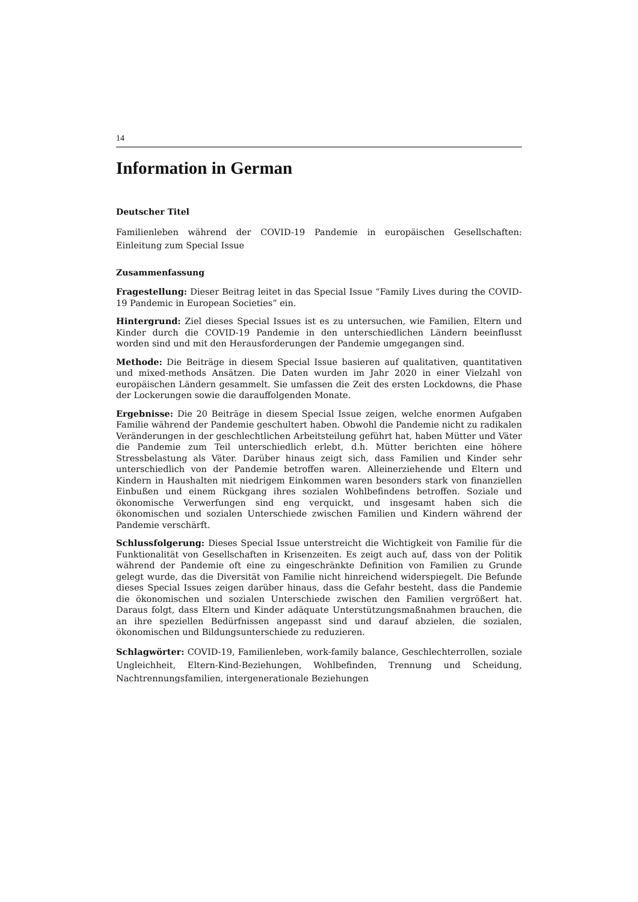14
Information in German
Deutscher Titel
Familienleben während der COVID-19 Pandemie in europäischen Gesellschaften: Einleitung zum Special Issue
Zusammenfassung
Fragestellung: Dieser Beitrag leitet in das Special Issue “Family Lives during the COVID-19 Pandemic in European Societies” ein.
Hintergrund: Ziel dieses Special Issues ist es zu untersuchen, wie Familien, Eltern und Kinder durch die COVID-19 Pandemie in den unterschiedlichen Ländern beeinflusst worden sind und mit den Herausforderungen der Pandemie umgegangen sind.
Methode: Die Beiträge in diesem Special Issue basieren auf qualitativen, quantitativen und mixed-methods Ansätzen. Die Daten wurden im Jahr 2020 in einer Vielzahl von europäischen Ländern gesammelt. Sie umfassen die Zeit des ersten Lockdowns, die Phase der Lockerungen sowie die darauffolgenden Monate.
Ergebnisse: Die 20 Beiträge in diesem Special Issue zeigen, welche enormen Aufgaben Familie während der Pandemie geschultert haben. Obwohl die Pandemie nicht zu radikalen Veränderungen in der geschlechtlichen Arbeitsteilung geführt hat, haben Mütter und Väter die Pandemie zum Teil unterschiedlich erlebt, d.h. Mütter berichten eine höhere Stressbelastung als Väter. Darüber hinaus zeigt sich, dass Familien und Kinder sehr unterschiedlich von der Pandemie betroffen waren. Alleinerziehende und Eltern und Kindern in Haushalten mit niedrigem Einkommen waren besonders stark von finanziellen Einbußen und einem Rückgang ihres sozialen Wohlbefindens betroffen. Soziale und ökonomische Verwerfungen sind eng verquickt, und insgesamt haben sich die ökonomischen und sozialen Unterschiede zwischen Familien und Kindern während der Pandemie verschärft.
Schlussfolgerung: Dieses Special Issue unterstreicht die Wichtigkeit von Familie für die Funktionalität von Gesellschaften in Krisenzeiten. Es zeigt auch auf, dass von der Politik während der Pandemie oft eine zu eingeschränkte Definition von Familien zu Grunde gelegt wurde, das die Diversität von Familie nicht hinreichend widerspiegelt. Die Befunde dieses Special Issues zeigen darüber hinaus, dass die Gefahr besteht, dass die Pandemie die ökonomischen und sozialen Unterschiede zwischen den Familien vergrößert hat. Daraus folgt, dass Eltern und Kinder adäquate Unterstützungsmaßnahmen brauchen, die an ihre speziellen Bedürfnissen angepasst sind und darauf abzielen, die sozialen, ökonomischen und Bildungsunterschiede zu reduzieren.
Schlagwörter: COVID-19, Familienleben, work-family balance, Geschlechterrollen, soziale Ungleichheit, Eltern-Kind-Beziehungen, Wohlbefinden, Trennung und Scheidung, Nachtrennungsfamilien, intergenerationale Beziehungen